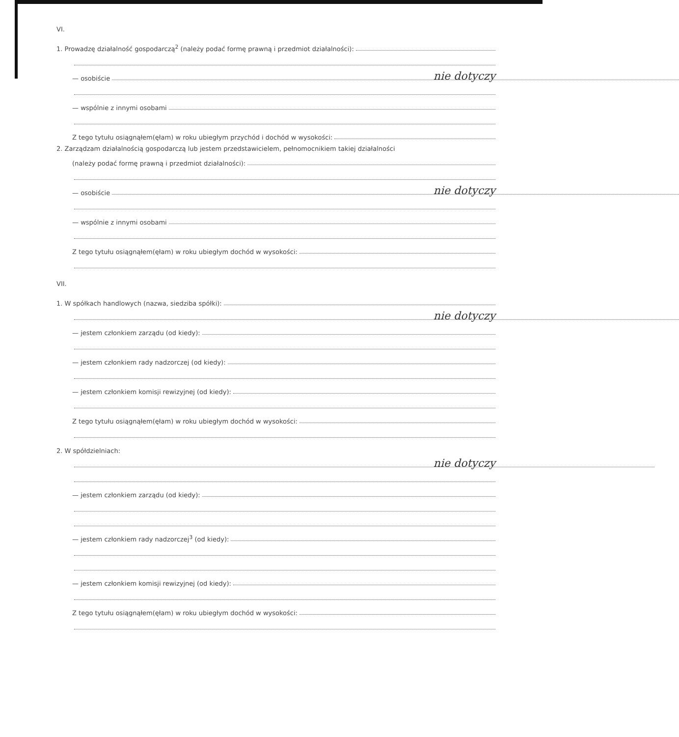VI.
1. Prowadzę działalność gospodarczą<sup>2</sup> (należy podać formę prawną i przedmiot działalności):
— osobiście
nie dotyczy
— wspólnie z innymi osobami
Z tego tytułu osiągnąłem(ęłam) w roku ubiegłym przychód i dochód w wysokości:
2. Zarządzam działalnością gospodarczą lub jestem przedstawicielem, pełnomocnikiem takiej działalności
(należy podać formę prawną i przedmiot działalności):
— osobiście
nie dotyczy
— wspólnie z innymi osobami
Z tego tytułu osiągnąłem(ęłam) w roku ubiegłym dochód w wysokości:
VII.
1. W spółkach handlowych (nazwa, siedziba spółki):
nie dotyczy
— jestem członkiem zarządu (od kiedy):
— jestem członkiem rady nadzorczej (od kiedy):
— jestem członkiem komisji rewizyjnej (od kiedy):
Z tego tytułu osiągnąłem(ęłam) w roku ubiegłym dochód w wysokości:
2. W spółdzielniach:
nie dotyczy
— jestem członkiem zarządu (od kiedy):
— jestem członkiem rady nadzorczej<sup>3</sup> (od kiedy):
— jestem członkiem komisji rewizyjnej (od kiedy):
Z tego tytułu osiągnąłem(ęłam) w roku ubiegłym dochód w wysokości: